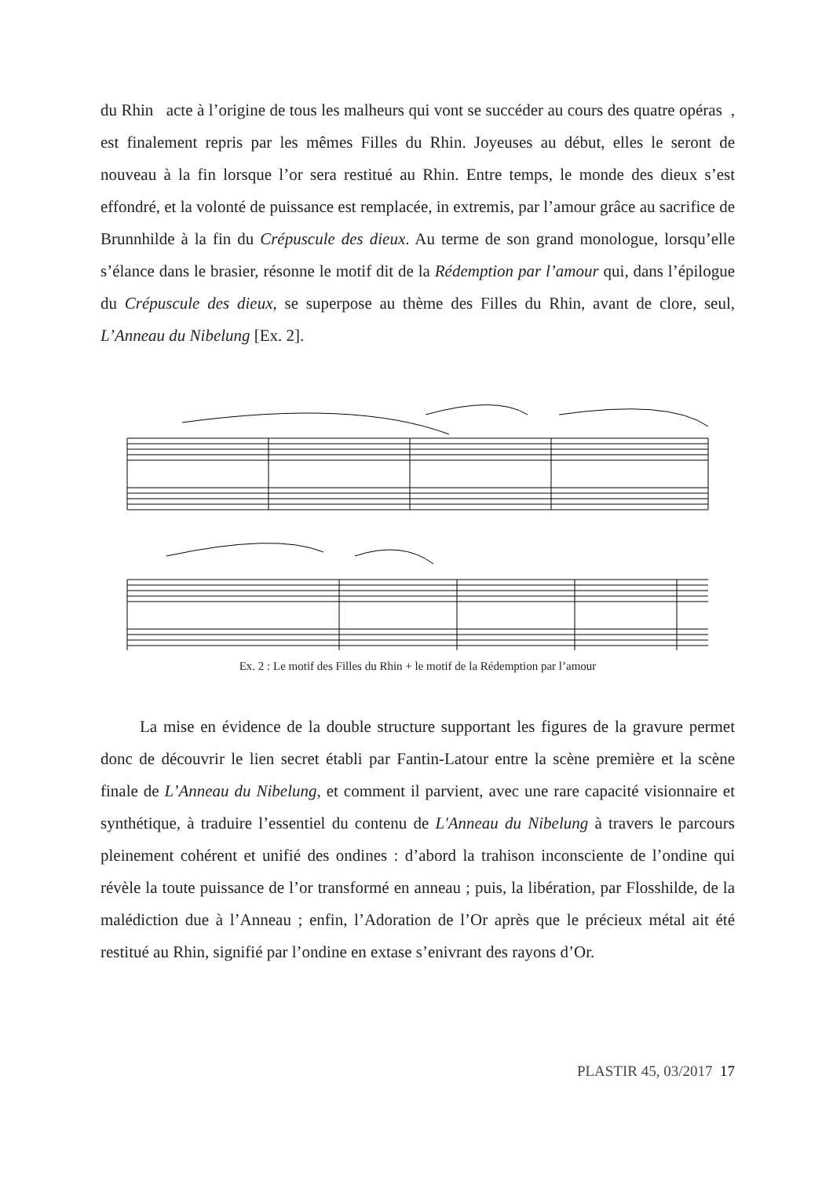du Rhin acte à l’origine de tous les malheurs qui vont se succéder au cours des quatre opéras , est finalement repris par les mêmes Filles du Rhin. Joyeuses au début, elles le seront de nouveau à la fin lorsque l’or sera restitué au Rhin. Entre temps, le monde des dieux s’est effondré, et la volonté de puissance est remplacée, in extremis, par l’amour grâce au sacrifice de Brunnhilde à la fin du Crépuscule des dieux. Au terme de son grand monologue, lorsqu’elle s’élance dans le brasier, résonne le motif dit de la Rédemption par l’amour qui, dans l’épilogue du Crépuscule des dieux, se superpose au thème des Filles du Rhin, avant de clore, seul, L’Anneau du Nibelung [Ex. 2].
Ex. 2 : Le motif des Filles du Rhin + le motif de la Rédemption par l’amour
La mise en évidence de la double structure supportant les figures de la gravure permet donc de découvrir le lien secret établi par Fantin-Latour entre la scène première et la scène finale de L’Anneau du Nibelung, et comment il parvient, avec une rare capacité visionnaire et synthétique, à traduire l’essentiel du contenu de L'Anneau du Nibelung à travers le parcours pleinement cohérent et unifié des ondines : d’abord la trahison inconsciente de l’ondine qui révèle la toute puissance de l’or transformé en anneau ; puis, la libération, par Flosshilde, de la malédiction due à l’Anneau ; enfin, l’Adoration de l’Or après que le précieux métal ait été restitué au Rhin, signifié par l’ondine en extase s’enivrant des rayons d’Or.
PLASTIR 45, 03/2017 17